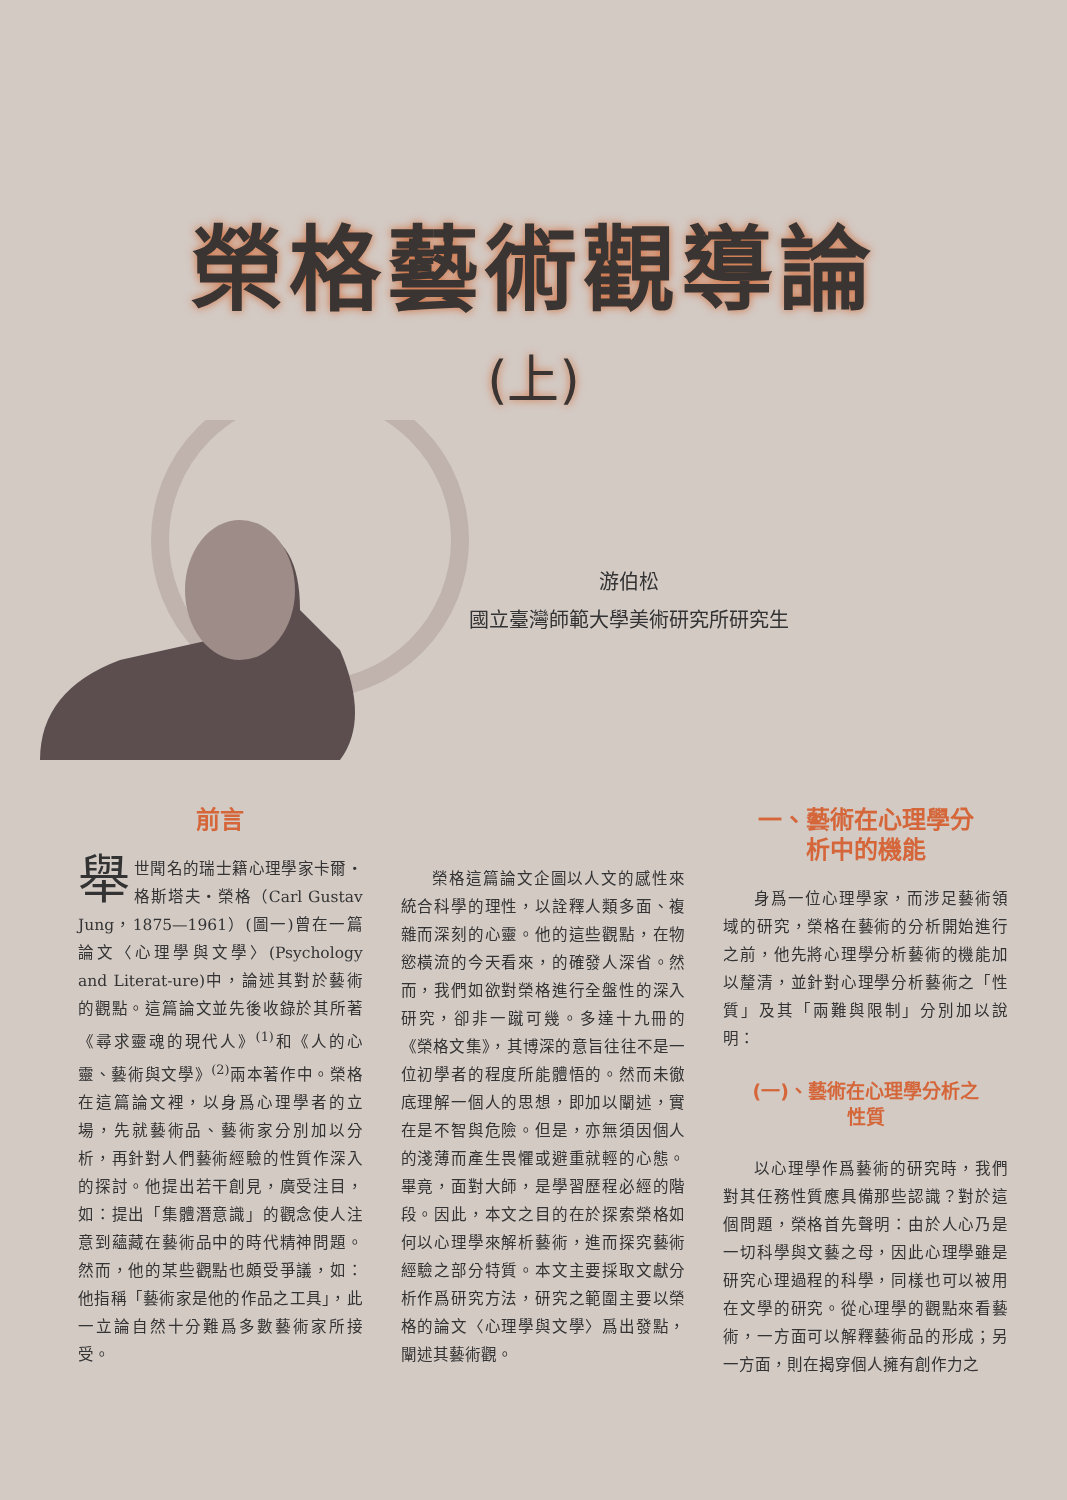榮格藝術觀導論
(上)
游伯松
國立臺灣師範大學美術研究所研究生
前言
舉世聞名的瑞士籍心理學家卡爾・格斯塔夫・榮格（Carl Gustav Jung，1875—1961）(圖一)曾在一篇論文〈心理學與文學〉(Psychology and Literat-ure)中，論述其對於藝術的觀點。這篇論文並先後收錄於其所著《尋求靈魂的現代人》<sup>(1)</sup>和《人的心靈、藝術與文學》<sup>(2)</sup>兩本著作中。榮格在這篇論文裡，以身爲心理學者的立場，先就藝術品、藝術家分別加以分析，再針對人們藝術經驗的性質作深入的探討。他提出若干創見，廣受注目，如：提出「集體潛意識」的觀念使人注意到蘊藏在藝術品中的時代精神問題。然而，他的某些觀點也頗受爭議，如：他指稱「藝術家是他的作品之工具」，此一立論自然十分難爲多數藝術家所接受。
榮格這篇論文企圖以人文的感性來統合科學的理性，以詮釋人類多面、複雜而深刻的心靈。他的這些觀點，在物慾橫流的今天看來，的確發人深省。然而，我們如欲對榮格進行全盤性的深入研究，卻非一蹴可幾。多達十九冊的《榮格文集》，其博深的意旨往往不是一位初學者的程度所能體悟的。然而未徹底理解一個人的思想，即加以闡述，實在是不智與危險。但是，亦無須因個人的淺薄而產生畏懼或避重就輕的心態。畢竟，面對大師，是學習歷程必經的階段。因此，本文之目的在於探索榮格如何以心理學來解析藝術，進而探究藝術經驗之部分特質。本文主要採取文獻分析作爲研究方法，研究之範圍主要以榮格的論文〈心理學與文學〉爲出發點，闡述其藝術觀。
一、藝術在心理學分
析中的機能
身爲一位心理學家，而涉足藝術領域的研究，榮格在藝術的分析開始進行之前，他先將心理學分析藝術的機能加以釐清，並針對心理學分析藝術之「性質」及其「兩難與限制」分別加以說明：
(一)、藝術在心理學分析之
性質
以心理學作爲藝術的研究時，我們對其任務性質應具備那些認識？對於這個問題，榮格首先聲明：由於人心乃是一切科學與文藝之母，因此心理學雖是研究心理過程的科學，同樣也可以被用在文學的研究。從心理學的觀點來看藝術，一方面可以解釋藝術品的形成；另一方面，則在揭穿個人擁有創作力之